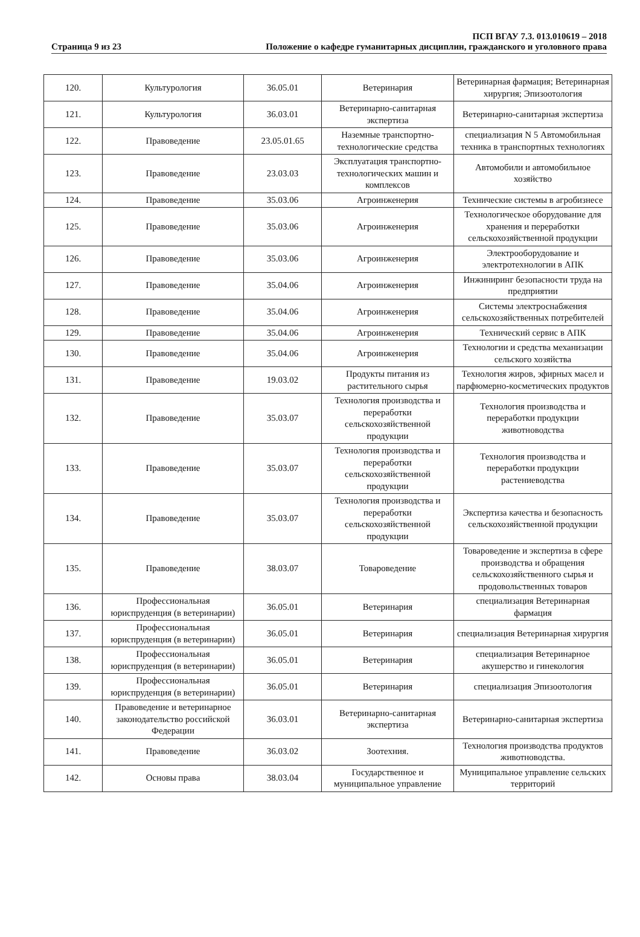Страница 9 из 23
ПСП ВГАУ 7.3. 013.010619 – 2018
Положение о кафедре гуманитарных дисциплин, гражданского и уголовного права
| 120. | Культурология | 36.05.01 | Ветеринария | Ветеринарная фармация; Ветеринарная хирургия; Эпизоотология |
| 121. | Культурология | 36.03.01 | Ветеринарно-санитарная экспертиза | Ветеринарно-санитарная экспертиза |
| 122. | Правоведение | 23.05.01.65 | Наземные транспортно-технологические средства | специализация N 5 Автомобильная техника в транспортных технологиях |
| 123. | Правоведение | 23.03.03 | Эксплуатация транспортно-технологических машин и комплексов | Автомобили и автомобильное хозяйство |
| 124. | Правоведение | 35.03.06 | Агроинженерия | Технические системы в агробизнесе |
| 125. | Правоведение | 35.03.06 | Агроинженерия | Технологическое оборудование для хранения и переработки сельскохозяйственной продукции |
| 126. | Правоведение | 35.03.06 | Агроинженерия | Электрооборудование и электротехнологии в АПК |
| 127. | Правоведение | 35.04.06 | Агроинженерия | Инжиниринг безопасности труда на предприятии |
| 128. | Правоведение | 35.04.06 | Агроинженерия | Системы электроснабжения сельскохозяйственных потребителей |
| 129. | Правоведение | 35.04.06 | Агроинженерия | Технический сервис в АПК |
| 130. | Правоведение | 35.04.06 | Агроинженерия | Технологии и средства механизации сельского хозяйства |
| 131. | Правоведение | 19.03.02 | Продукты питания из растительного сырья | Технология жиров, эфирных масел и парфюмерно-косметических продуктов |
| 132. | Правоведение | 35.03.07 | Технология производства и переработки сельскохозяйственной продукции | Технология производства и переработки продукции животноводства |
| 133. | Правоведение | 35.03.07 | Технология производства и переработки сельскохозяйственной продукции | Технология производства и переработки продукции растениеводства |
| 134. | Правоведение | 35.03.07 | Технология производства и переработки сельскохозяйственной продукции | Экспертиза качества и безопасность сельскохозяйственной продукции |
| 135. | Правоведение | 38.03.07 | Товароведение | Товароведение и экспертиза в сфере производства и обращения сельскохозяйственного сырья и продовольственных товаров |
| 136. | Профессиональная юриспруденция (в ветеринарии) | 36.05.01 | Ветеринария | специализация Ветеринарная фармация |
| 137. | Профессиональная юриспруденция (в ветеринарии) | 36.05.01 | Ветеринария | специализация Ветеринарная хирургия |
| 138. | Профессиональная юриспруденция (в ветеринарии) | 36.05.01 | Ветеринария | специализация Ветеринарное акушерство и гинекология |
| 139. | Профессиональная юриспруденция (в ветеринарии) | 36.05.01 | Ветеринария | специализация Эпизоотология |
| 140. | Правоведение и ветеринарное законодательство российской Федерации | 36.03.01 | Ветеринарно-санитарная экспертиза | Ветеринарно-санитарная экспертиза |
| 141. | Правоведение | 36.03.02 | Зоотехния. | Технология производства продуктов животноводства. |
| 142. | Основы права | 38.03.04 | Государственное и муниципальное управление | Муниципальное управление сельских территорий |